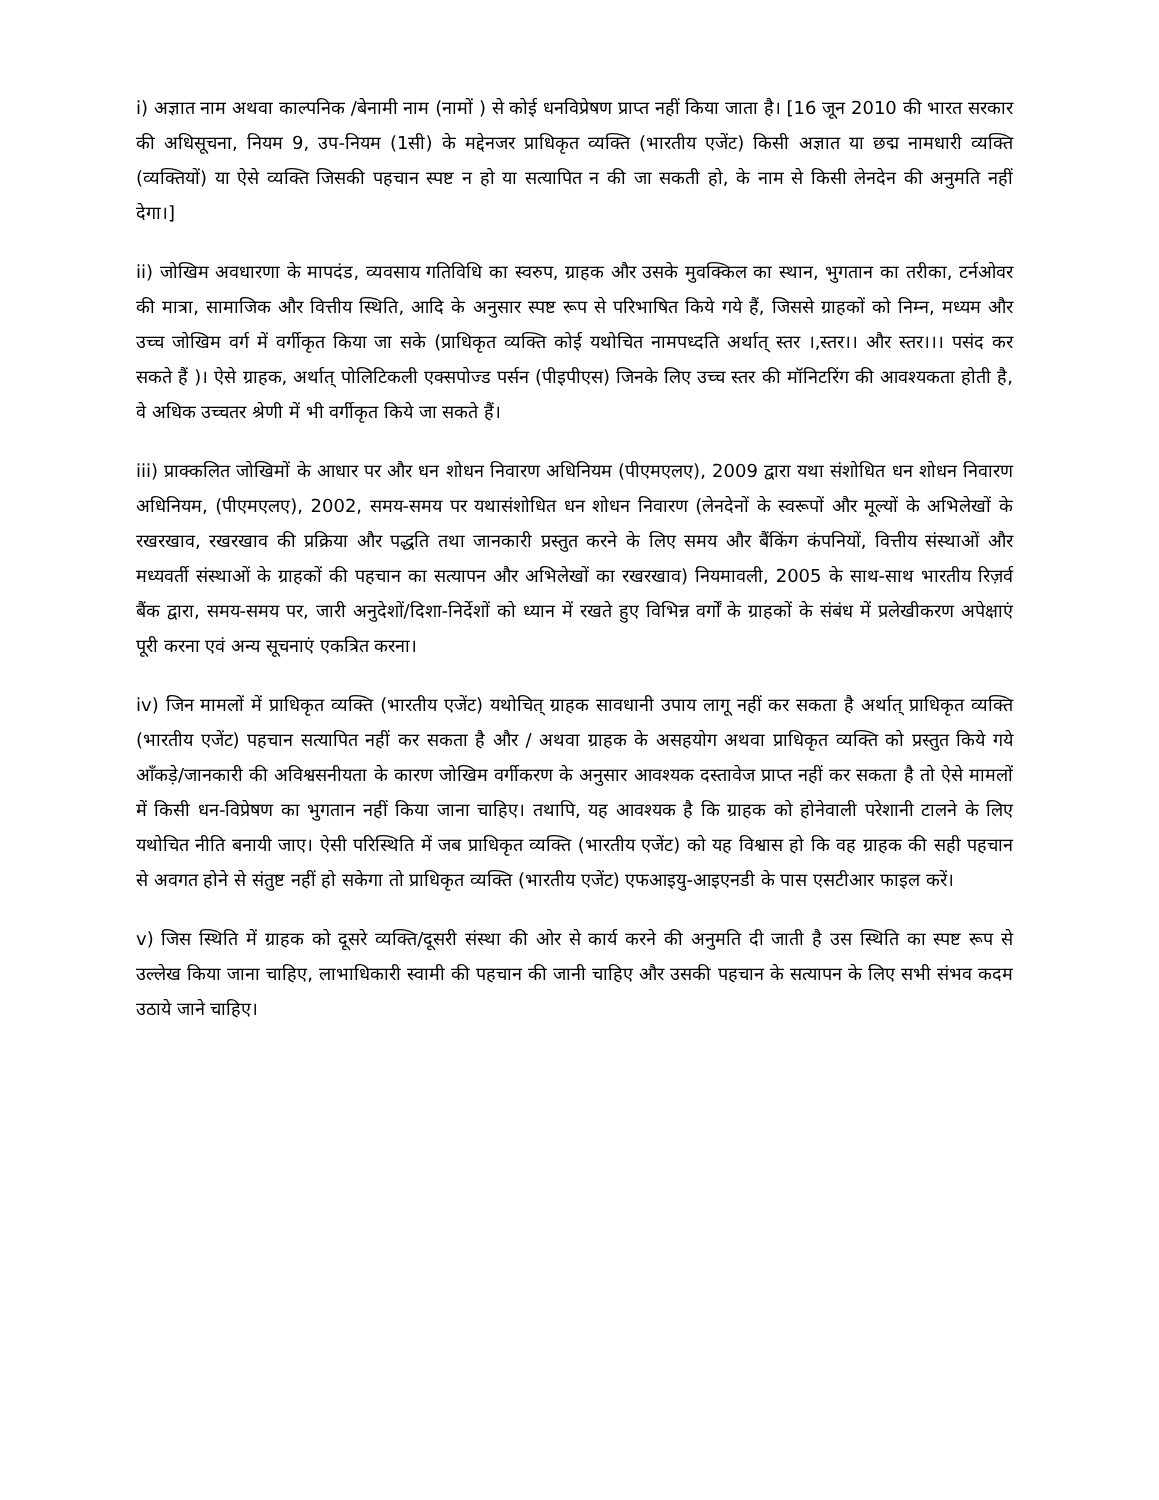i) अज्ञात नाम अथवा काल्पनिक /बेनामी नाम (नामों ) से कोई धनविप्रेषण प्राप्त नहीं किया जाता है। [16 जून 2010 की भारत सरकार की अधिसूचना, नियम 9, उप-नियम (1सी) के मद्देनजर प्राधिकृत व्यक्ति (भारतीय एजेंट) किसी अज्ञात या छद्म नामधारी व्यक्ति (व्यक्तियों) या ऐसे व्यक्ति जिसकी पहचान स्पष्ट न हो या सत्यापित न की जा सकती हो, के नाम से किसी लेनदेन की अनुमति नहीं देगा।]
ii) जोखिम अवधारणा के मापदंड, व्यवसाय गतिविधि का स्वरुप, ग्राहक और उसके मुवक्किल का स्थान, भुगतान का तरीका, टर्नओवर की मात्रा, सामाजिक और वित्तीय स्थिति, आदि के अनुसार स्पष्ट रूप से परिभाषित किये गये हैं, जिससे ग्राहकों को निम्न, मध्यम और उच्च जोखिम वर्ग में वर्गीकृत किया जा सके (प्राधिकृत व्यक्ति कोई यथोचित नामपध्दति अर्थात् स्तर ।,स्तर।। और स्तर।।। पसंद कर सकते हैं )। ऐसे ग्राहक, अर्थात् पोलिटिकली एक्सपोज्ड पर्सन (पीइपीएस) जिनके लिए उच्च स्तर की मॉनिटरिंग की आवश्यकता होती है, वे अधिक उच्चतर श्रेणी में भी वर्गीकृत किये जा सकते हैं।
iii) प्राक्कलित जोखिमों के आधार पर और धन शोधन निवारण अधिनियम (पीएमएलए), 2009 द्वारा यथा संशोधित धन शोधन निवारण अधिनियम, (पीएमएलए), 2002, समय-समय पर यथासंशोधित धन शोधन निवारण (लेनदेनों के स्वरूपों और मूल्यों के अभिलेखों के रखरखाव, रखरखाव की प्रक्रिया और पद्धति तथा जानकारी प्रस्तुत करने के लिए समय और बैंकिंग कंपनियों, वित्तीय संस्थाओं और मध्यवर्ती संस्थाओं के ग्राहकों की पहचान का सत्यापन और अभिलेखों का रखरखाव) नियमावली, 2005 के साथ-साथ भारतीय रिज़र्व बैंक द्वारा, समय-समय पर, जारी अनुदेशों/दिशा-निर्देशों को ध्यान में रखते हुए विभिन्न वर्गों के ग्राहकों के संबंध में प्रलेखीकरण अपेक्षाएं पूरी करना एवं अन्य सूचनाएं एकत्रित करना।
iv) जिन मामलों में प्राधिकृत व्यक्ति (भारतीय एजेंट) यथोचित् ग्राहक सावधानी उपाय लागू नहीं कर सकता है अर्थात् प्राधिकृत व्यक्ति (भारतीय एजेंट) पहचान सत्यापित नहीं कर सकता है और / अथवा ग्राहक के असहयोग अथवा प्राधिकृत व्यक्ति को प्रस्तुत किये गये आँकड़े/जानकारी की अविश्वसनीयता के कारण जोखिम वर्गीकरण के अनुसार आवश्यक दस्तावेज प्राप्त नहीं कर सकता है तो ऐसे मामलों में किसी धन-विप्रेषण का भुगतान नहीं किया जाना चाहिए। तथापि, यह आवश्यक है कि ग्राहक को होनेवाली परेशानी टालने के लिए यथोचित नीति बनायी जाए। ऐसी परिस्थिति में जब प्राधिकृत व्यक्ति (भारतीय एजेंट) को यह विश्वास हो कि वह ग्राहक की सही पहचान से अवगत होने से संतुष्ट नहीं हो सकेगा तो प्राधिकृत व्यक्ति (भारतीय एजेंट) एफआइयु-आइएनडी के पास एसटीआर फाइल करें।
v) जिस स्थिति में ग्राहक को दूसरे व्यक्ति/दूसरी संस्था की ओर से कार्य करने की अनुमति दी जाती है उस स्थिति का स्पष्ट रूप से उल्लेख किया जाना चाहिए, लाभाधिकारी स्वामी की पहचान की जानी चाहिए और उसकी पहचान के सत्यापन के लिए सभी संभव कदम उठाये जाने चाहिए।